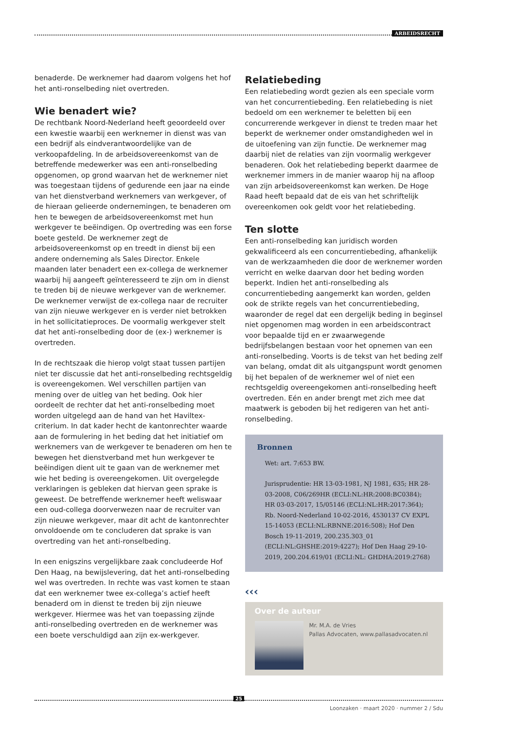ARBEIDSRECHT
benaderde. De werknemer had daarom volgens het hof het anti-ronselbeding niet overtreden.
Wie benadert wie?
De rechtbank Noord-Nederland heeft geoordeeld over een kwestie waarbij een werknemer in dienst was van een bedrijf als eindverantwoordelijke van de verkoopafdeling. In de arbeidsovereenkomst van de betreffende medewerker was een anti-ronselbeding opgenomen, op grond waarvan het de werknemer niet was toegestaan tijdens of gedurende een jaar na einde van het dienstverband werknemers van werkgever, of de hieraan gelieerde ondernemingen, te benaderen om hen te bewegen de arbeidsovereenkomst met hun werkgever te beëindigen. Op overtreding was een forse boete gesteld. De werknemer zegt de arbeidsovereenkomst op en treedt in dienst bij een andere onderneming als Sales Director. Enkele maanden later benadert een ex-collega de werknemer waarbij hij aangeeft geïnteresseerd te zijn om in dienst te treden bij de nieuwe werkgever van de werknemer. De werknemer verwijst de ex-collega naar de recruiter van zijn nieuwe werkgever en is verder niet betrokken in het sollicitatieproces. De voormalig werkgever stelt dat het anti-ronselbeding door de (ex-) werknemer is overtreden.
In de rechtszaak die hierop volgt staat tussen partijen niet ter discussie dat het anti-ronselbeding rechtsgeldig is overeengekomen. Wel verschillen partijen van mening over de uitleg van het beding. Ook hier oordeelt de rechter dat het anti-ronselbeding moet worden uitgelegd aan de hand van het Haviltex-criterium. In dat kader hecht de kantonrechter waarde aan de formulering in het beding dat het initiatief om werknemers van de werkgever te benaderen om hen te bewegen het dienstverband met hun werkgever te beëindigen dient uit te gaan van de werknemer met wie het beding is overeengekomen. Uit overgelegde verklaringen is gebleken dat hiervan geen sprake is geweest. De betreffende werknemer heeft weliswaar een oud-collega doorverwezen naar de recruiter van zijn nieuwe werkgever, maar dit acht de kantonrechter onvoldoende om te concluderen dat sprake is van overtreding van het anti-ronselbeding.
In een enigszins vergelijkbare zaak concludeerde Hof Den Haag, na bewijslevering, dat het anti-ronselbeding wel was overtreden. In rechte was vast komen te staan dat een werknemer twee ex-collega’s actief heeft benaderd om in dienst te treden bij zijn nieuwe werkgever. Hiermee was het van toepassing zijnde anti-ronselbeding overtreden en de werknemer was een boete verschuldigd aan zijn ex-werkgever.
Relatiebeding
Een relatiebeding wordt gezien als een speciale vorm van het concurrentiebeding. Een relatiebeding is niet bedoeld om een werknemer te beletten bij een concurrerende werkgever in dienst te treden maar het beperkt de werknemer onder omstandigheden wel in de uitoefening van zijn functie. De werknemer mag daarbij niet de relaties van zijn voormalig werkgever benaderen. Ook het relatiebeding beperkt daarmee de werknemer immers in de manier waarop hij na afloop van zijn arbeidsovereenkomst kan werken. De Hoge Raad heeft bepaald dat de eis van het schriftelijk overeenkomen ook geldt voor het relatiebeding.
Ten slotte
Een anti-ronselbeding kan juridisch worden gekwalificeerd als een concurrentiebeding, afhankelijk van de werkzaamheden die door de werknemer worden verricht en welke daarvan door het beding worden beperkt. Indien het anti-ronselbeding als concurrentiebeding aangemerkt kan worden, gelden ook de strikte regels van het concurrentiebeding, waaronder de regel dat een dergelijk beding in beginsel niet opgenomen mag worden in een arbeidscontract voor bepaalde tijd en er zwaarwegende bedrijfsbelangen bestaan voor het opnemen van een anti-ronselbeding. Voorts is de tekst van het beding zelf van belang, omdat dit als uitgangspunt wordt genomen bij het bepalen of de werknemer wel of niet een rechtsgeldig overeengekomen anti-ronselbeding heeft overtreden. Eén en ander brengt met zich mee dat maatwerk is geboden bij het redigeren van het anti-ronselbeding.
Bronnen
Wet: art. 7:653 BW.
Jurisprudentie: HR 13-03-1981, NJ 1981, 635; HR 28-03-2008, C06/269HR (ECLI:NL:HR:2008:BC0384); HR 03-03-2017, 15/05146 (ECLI:NL:HR:2017:364); Rb. Noord-Nederland 10-02-2016, 4530137 CV EXPL 15-14053 (ECLI:NL:RBNNE:2016:508); Hof Den Bosch 19-11-2019, 200.235.303_01 (ECLI:NL:GHSHE:2019:4227); Hof Den Haag 29-10-2019, 200.204.619/01 (ECLI:NL: GHDHA:2019:2768)
‹‹‹
Over de auteur
Mr. M.A. de Vries
Pallas Advocaten, www.pallasadvocaten.nl
25
Loonzaken · maart 2020 · nummer 2 / Sdu